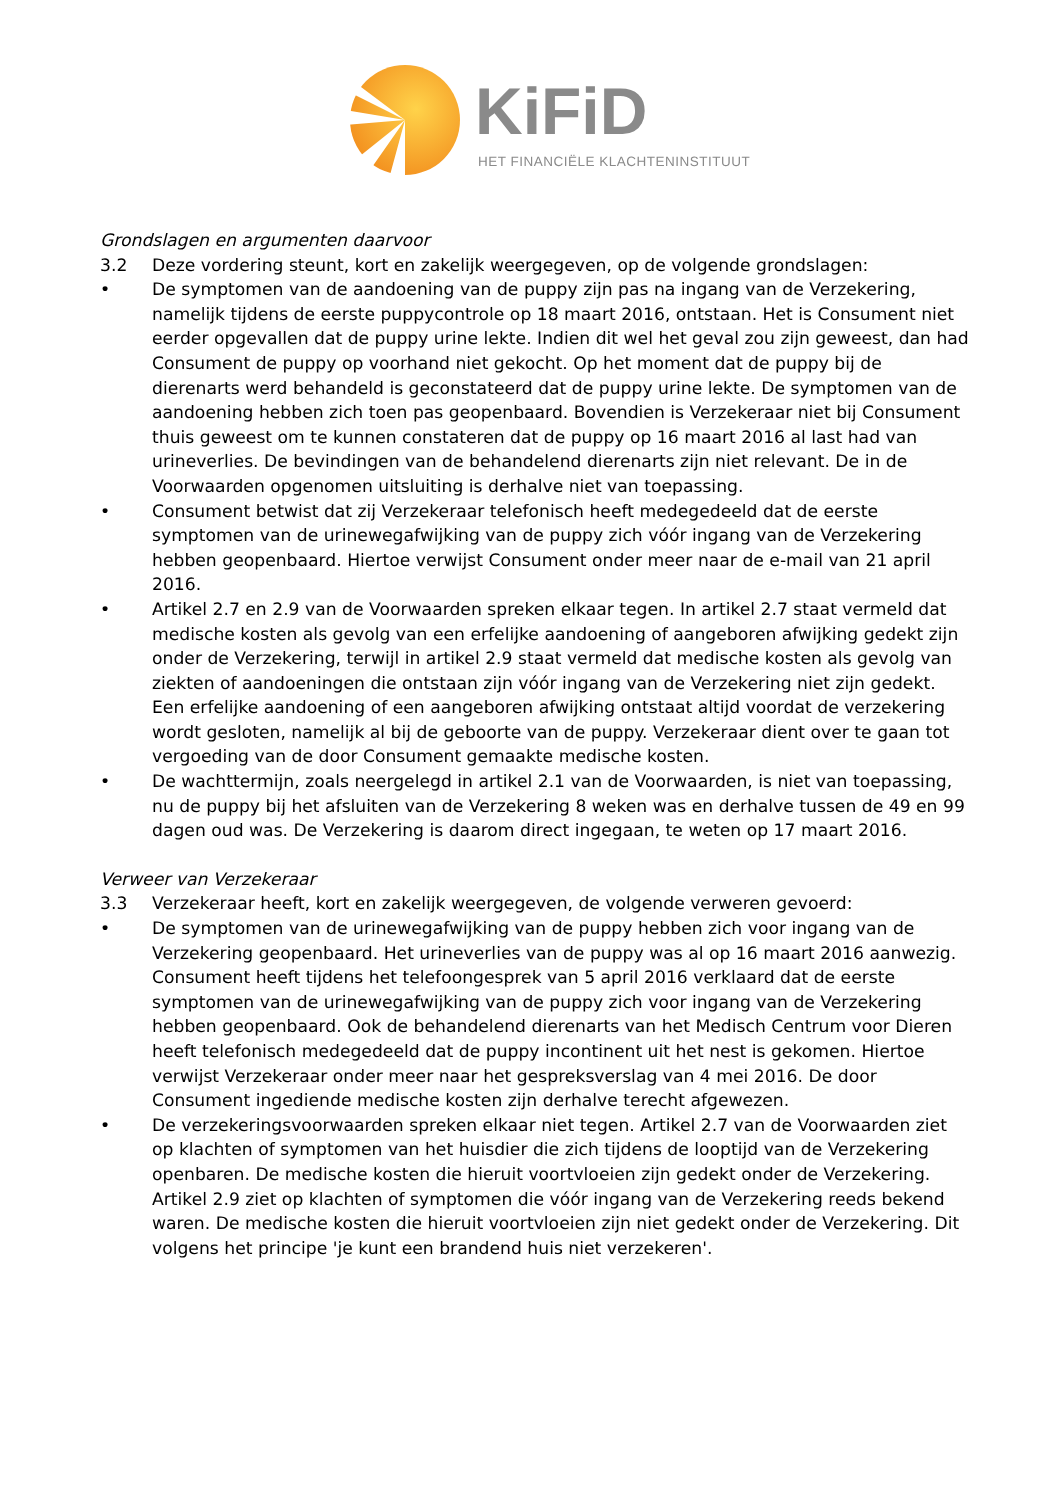KiFiD
HET FINANCIËLE KLACHTENINSTITUUT
Grondslagen en argumenten daarvoor
3.2 Deze vordering steunt, kort en zakelijk weergegeven, op de volgende grondslagen:
• De symptomen van de aandoening van de puppy zijn pas na ingang van de Verzekering, namelijk tijdens de eerste puppycontrole op 18 maart 2016, ontstaan. Het is Consument niet eerder opgevallen dat de puppy urine lekte. Indien dit wel het geval zou zijn geweest, dan had Consument de puppy op voorhand niet gekocht. Op het moment dat de puppy bij de dierenarts werd behandeld is geconstateerd dat de puppy urine lekte. De symptomen van de aandoening hebben zich toen pas geopenbaard. Bovendien is Verzekeraar niet bij Consument thuis geweest om te kunnen constateren dat de puppy op 16 maart 2016 al last had van urineverlies. De bevindingen van de behandelend dierenarts zijn niet relevant. De in de Voorwaarden opgenomen uitsluiting is derhalve niet van toepassing.
• Consument betwist dat zij Verzekeraar telefonisch heeft medegedeeld dat de eerste symptomen van de urinewegafwijking van de puppy zich vóór ingang van de Verzekering hebben geopenbaard. Hiertoe verwijst Consument onder meer naar de e-mail van 21 april 2016.
• Artikel 2.7 en 2.9 van de Voorwaarden spreken elkaar tegen. In artikel 2.7 staat vermeld dat medische kosten als gevolg van een erfelijke aandoening of aangeboren afwijking gedekt zijn onder de Verzekering, terwijl in artikel 2.9 staat vermeld dat medische kosten als gevolg van ziekten of aandoeningen die ontstaan zijn vóór ingang van de Verzekering niet zijn gedekt. Een erfelijke aandoening of een aangeboren afwijking ontstaat altijd voordat de verzekering wordt gesloten, namelijk al bij de geboorte van de puppy. Verzekeraar dient over te gaan tot vergoeding van de door Consument gemaakte medische kosten.
• De wachttermijn, zoals neergelegd in artikel 2.1 van de Voorwaarden, is niet van toepassing, nu de puppy bij het afsluiten van de Verzekering 8 weken was en derhalve tussen de 49 en 99 dagen oud was. De Verzekering is daarom direct ingegaan, te weten op 17 maart 2016.
Verweer van Verzekeraar
3.3 Verzekeraar heeft, kort en zakelijk weergegeven, de volgende verweren gevoerd:
• De symptomen van de urinewegafwijking van de puppy hebben zich voor ingang van de Verzekering geopenbaard. Het urineverlies van de puppy was al op 16 maart 2016 aanwezig. Consument heeft tijdens het telefoongesprek van 5 april 2016 verklaard dat de eerste symptomen van de urinewegafwijking van de puppy zich voor ingang van de Verzekering hebben geopenbaard. Ook de behandelend dierenarts van het Medisch Centrum voor Dieren heeft telefonisch medegedeeld dat de puppy incontinent uit het nest is gekomen. Hiertoe verwijst Verzekeraar onder meer naar het gespreksverslag van 4 mei 2016. De door Consument ingediende medische kosten zijn derhalve terecht afgewezen.
• De verzekeringsvoorwaarden spreken elkaar niet tegen. Artikel 2.7 van de Voorwaarden ziet op klachten of symptomen van het huisdier die zich tijdens de looptijd van de Verzekering openbaren. De medische kosten die hieruit voortvloeien zijn gedekt onder de Verzekering. Artikel 2.9 ziet op klachten of symptomen die vóór ingang van de Verzekering reeds bekend waren. De medische kosten die hieruit voortvloeien zijn niet gedekt onder de Verzekering. Dit volgens het principe 'je kunt een brandend huis niet verzekeren'.